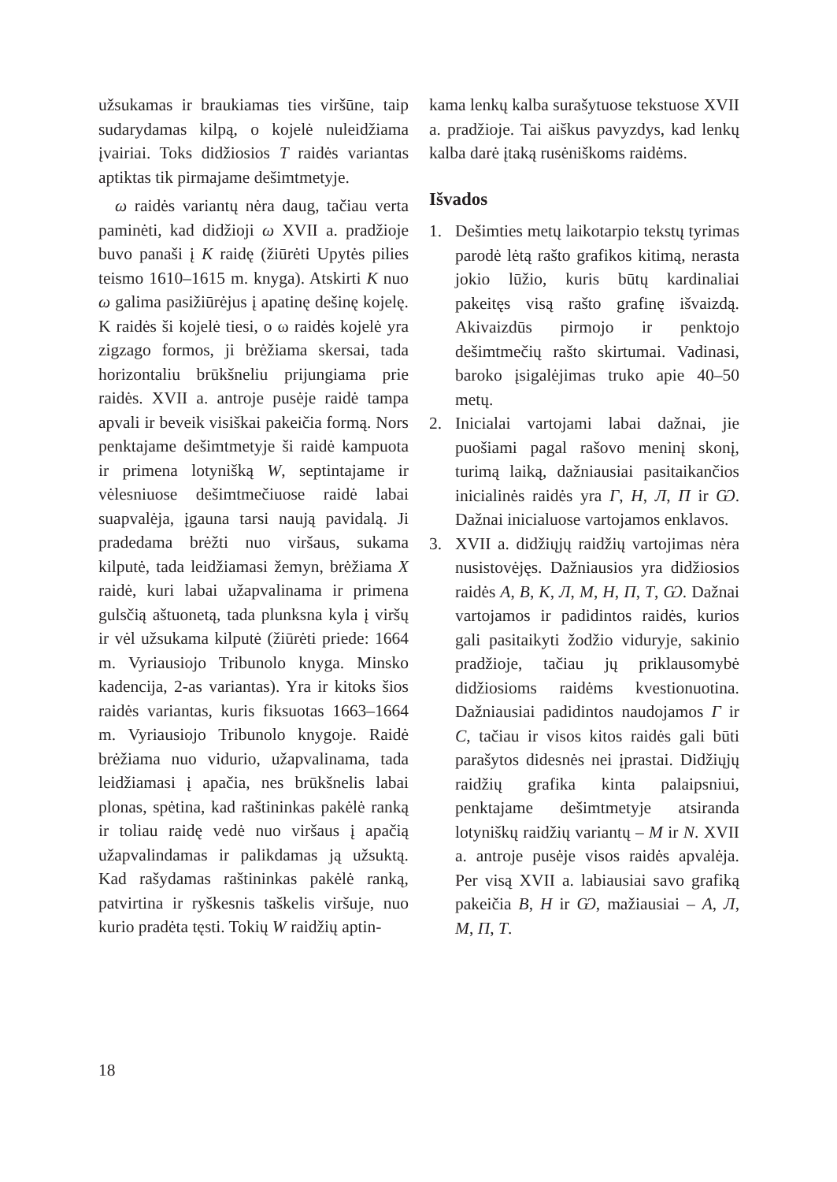užsukamas ir braukiamas ties viršūne, taip sudarydamas kilpą, o kojelė nuleidžiama įvairiai. Toks didžiosios T raidės variantas aptiktas tik pirmajame dešimtmetyje.
ω raidės variantų nėra daug, tačiau verta paminėti, kad didžioji ω XVII a. pradžioje buvo panaši į K raidę (žiūrėti Upytės pilies teismo 1610–1615 m. knyga). Atskirti K nuo ω galima pasižiūrėjus į apatinę dešinę kojelę. K raidės ši kojelė tiesi, o ω raidės kojelė yra zigzago formos, ji brėžiama skersai, tada horizontaliu brūkšneliu prijungiama prie raidės. XVII a. antroje pusėje raidė tampa apvali ir beveik visiškai pakeičia formą. Nors penktajame dešimtmetyje ši raidė kampuota ir primena lotynišką W, septintajame ir vėlesniuose dešimtmečiuose raidė labai suapvalėja, įgauna tarsi naują pavidalą. Ji pradedama brėžti nuo viršaus, sukama kilputė, tada leidžiamasi žemyn, brėžiama X raidė, kuri labai užapvalinama ir primena gulsčią aštuonetą, tada plunksna kyla į viršų ir vėl užsukama kilputė (žiūrėti priede: 1664 m. Vyriausiojo Tribunolo knyga. Minsko kadencija, 2-as variantas). Yra ir kitoks šios raidės variantas, kuris fiksuotas 1663–1664 m. Vyriausiojo Tribunolo knygoje. Raidė brėžiama nuo vidurio, užapvalinama, tada leidžiamasi į apačia, nes brūkšnelis labai plonas, spėtina, kad raštininkas pakėlė ranką ir toliau raidę vedė nuo viršaus į apačią užapvalindamas ir palikdamas ją užsuktą. Kad rašydamas raštininkas pakėlė ranką, patvirtina ir ryškesnis taškelis viršuje, nuo kurio pradėta tęsti. Tokių W raidžių aptin-
kama lenkų kalba surašytuose tekstuose XVII a. pradžioje. Tai aiškus pavyzdys, kad lenkų kalba darė įtaką rusėniškoms raidėms.
Išvados
1. Dešimties metų laikotarpio tekstų tyrimas parodė lėtą rašto grafikos kitimą, nerasta jokio lūžio, kuris būtų kardinaliai pakeitęs visą rašto grafinę išvaizdą. Akivaizdūs pirmojo ir penktojo dešimtmečių rašto skirtumai. Vadinasi, baroko įsigalėjimas truko apie 40–50 metų.
2. Inicialai vartojami labai dažnai, jie puošiami pagal rašovo meninį skonį, turimą laiką, dažniausiai pasitaikančios inicialinės raidės yra Г, Н, Л, П ir Ѡ. Dažnai inicialuose vartojamos enklavos.
3. XVII a. didžiųjų raidžių vartojimas nėra nusistovėjęs. Dažniausios yra didžiosios raidės А, В, К, Л, М, Н, П, Т, Ѡ. Dažnai vartojamos ir padidintos raidės, kurios gali pasitaikyti žodžio viduryje, sakinio pradžioje, tačiau jų priklausomybė didžiosioms raidėms kvestionuotina. Dažniausiai padidintos naudojamos Г ir С, tačiau ir visos kitos raidės gali būti parašytos didesnės nei įprastai. Didžiųjų raidžių grafika kinta palaipsniui, penktajame dešimtmetyje atsiranda lotyniškų raidžių variantų – M ir N. XVII a. antroje pusėje visos raidės apvalėja. Per visą XVII a. labiausiai savo grafiką pakeičia В, Н ir Ѡ, mažiausiai – А, Л, М, П, Т.
18